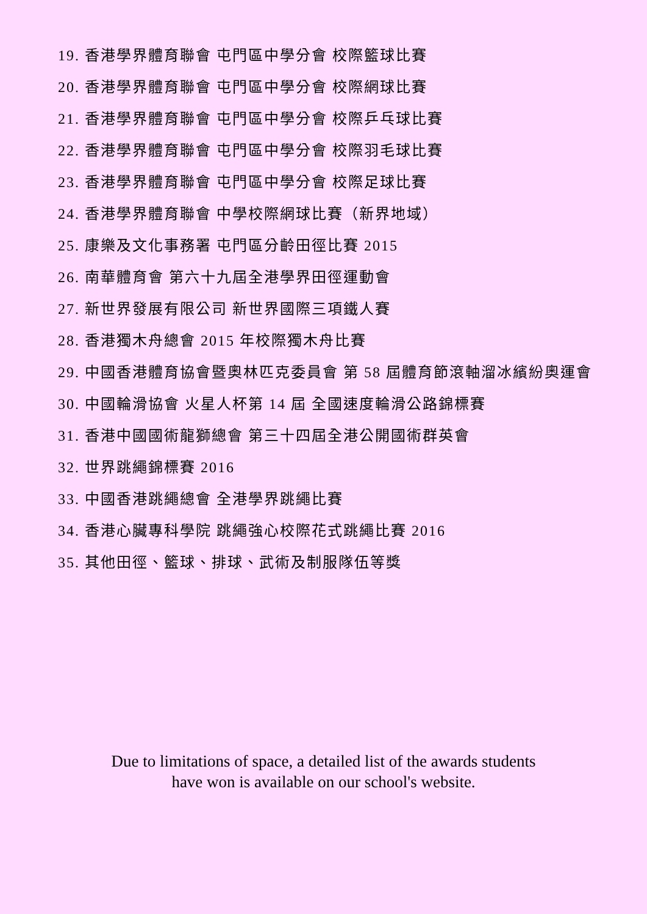19. 香港學界體育聯會 屯門區中學分會 校際籃球比賽
20. 香港學界體育聯會 屯門區中學分會 校際網球比賽
21. 香港學界體育聯會 屯門區中學分會 校際乒乓球比賽
22. 香港學界體育聯會 屯門區中學分會 校際羽毛球比賽
23. 香港學界體育聯會 屯門區中學分會 校際足球比賽
24. 香港學界體育聯會 中學校際網球比賽（新界地域）
25. 康樂及文化事務署 屯門區分齡田徑比賽 2015
26. 南華體育會 第六十九屆全港學界田徑運動會
27. 新世界發展有限公司 新世界國際三項鐵人賽
28. 香港獨木舟總會 2015 年校際獨木舟比賽
29. 中國香港體育協會暨奧林匹克委員會 第 58 屆體育節滾軸溜冰繽紛奧運會
30. 中國輪滑協會 火星人杯第 14 屆 全國速度輪滑公路錦標賽
31. 香港中國國術龍獅總會 第三十四屆全港公開國術群英會
32. 世界跳繩錦標賽 2016
33. 中國香港跳繩總會 全港學界跳繩比賽
34. 香港心臟專科學院 跳繩強心校際花式跳繩比賽 2016
35. 其他田徑、籃球、排球、武術及制服隊伍等獎
Due to limitations of space, a detailed list of the awards students
have won is available on our school's website.